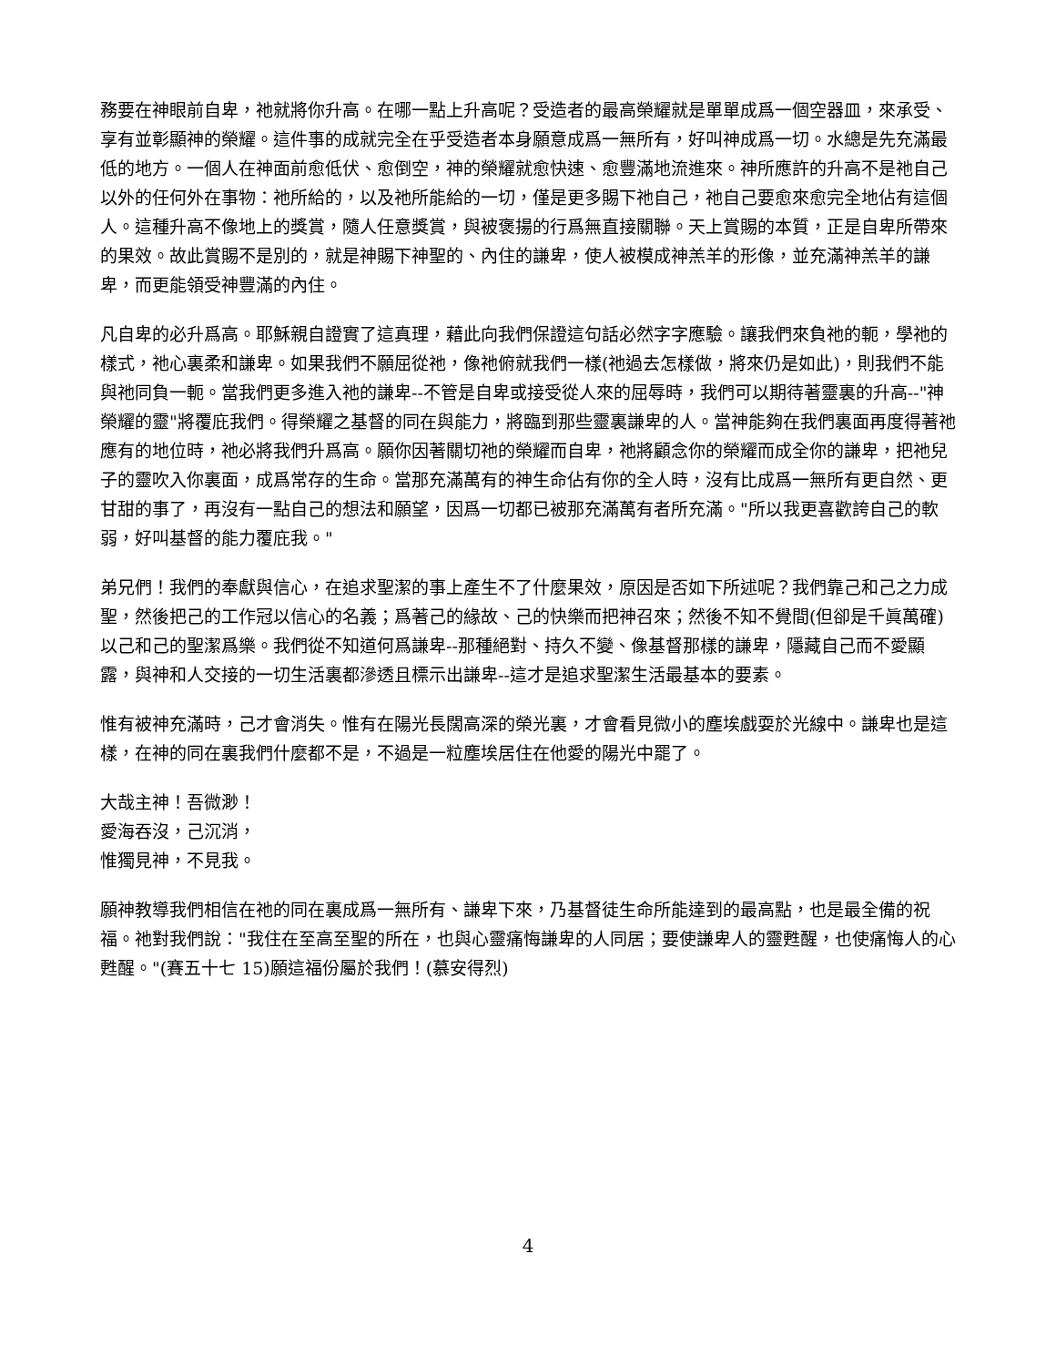務要在神眼前自卑，祂就將你升高。在哪一點上升高呢？受造者的最高榮耀就是單單成爲一個空器皿，來承受、享有並彰顯神的榮耀。這件事的成就完全在乎受造者本身願意成爲一無所有，好叫神成爲一切。水總是先充滿最低的地方。一個人在神面前愈低伏、愈倒空，神的榮耀就愈快速、愈豐滿地流進來。神所應許的升高不是祂自己以外的任何外在事物：祂所給的，以及祂所能給的一切，僅是更多賜下祂自己，祂自己要愈來愈完全地佔有這個人。這種升高不像地上的獎賞，隨人任意獎賞，與被褒揚的行爲無直接關聯。天上賞賜的本質，正是自卑所帶來的果效。故此賞賜不是別的，就是神賜下神聖的、內住的謙卑，使人被模成神羔羊的形像，並充滿神羔羊的謙卑，而更能領受神豐滿的內住。
凡自卑的必升爲高。耶穌親自證實了這真理，藉此向我們保證這句話必然字字應驗。讓我們來負祂的軛，學祂的樣式，祂心裏柔和謙卑。如果我們不願屈從祂，像祂俯就我們一樣(祂過去怎樣做，將來仍是如此)，則我們不能與祂同負一軛。當我們更多進入祂的謙卑--不管是自卑或接受從人來的屈辱時，我們可以期待著靈裏的升高--"神榮耀的靈"將覆庇我們。得榮耀之基督的同在與能力，將臨到那些靈裏謙卑的人。當神能夠在我們裏面再度得著祂應有的地位時，祂必將我們升爲高。願你因著關切祂的榮耀而自卑，祂將顧念你的榮耀而成全你的謙卑，把祂兒子的靈吹入你裏面，成爲常存的生命。當那充滿萬有的神生命佔有你的全人時，沒有比成爲一無所有更自然、更甘甜的事了，再沒有一點自己的想法和願望，因爲一切都已被那充滿萬有者所充滿。"所以我更喜歡誇自己的軟弱，好叫基督的能力覆庇我。"
弟兄們！我們的奉獻與信心，在追求聖潔的事上產生不了什麼果效，原因是否如下所述呢？我們靠己和己之力成聖，然後把己的工作冠以信心的名義；爲著己的緣故、己的快樂而把神召來；然後不知不覺間(但卻是千眞萬確)以己和己的聖潔爲樂。我們從不知道何爲謙卑--那種絕對、持久不變、像基督那樣的謙卑，隱藏自己而不愛顯露，與神和人交接的一切生活裏都滲透且標示出謙卑--這才是追求聖潔生活最基本的要素。
惟有被神充滿時，己才會消失。惟有在陽光長闊高深的榮光裏，才會看見微小的塵埃戲耍於光線中。謙卑也是這樣，在神的同在裏我們什麼都不是，不過是一粒塵埃居住在他愛的陽光中罷了。
大哉主神！吾微渺！
愛海吞沒，己沉消，
惟獨見神，不見我。
願神教導我們相信在祂的同在裏成爲一無所有、謙卑下來，乃基督徒生命所能達到的最高點，也是最全備的祝福。祂對我們說："我住在至高至聖的所在，也與心靈痛悔謙卑的人同居；要使謙卑人的靈甦醒，也使痛悔人的心甦醒。"(賽五十七 15)願這福份屬於我們！(慕安得烈)
4